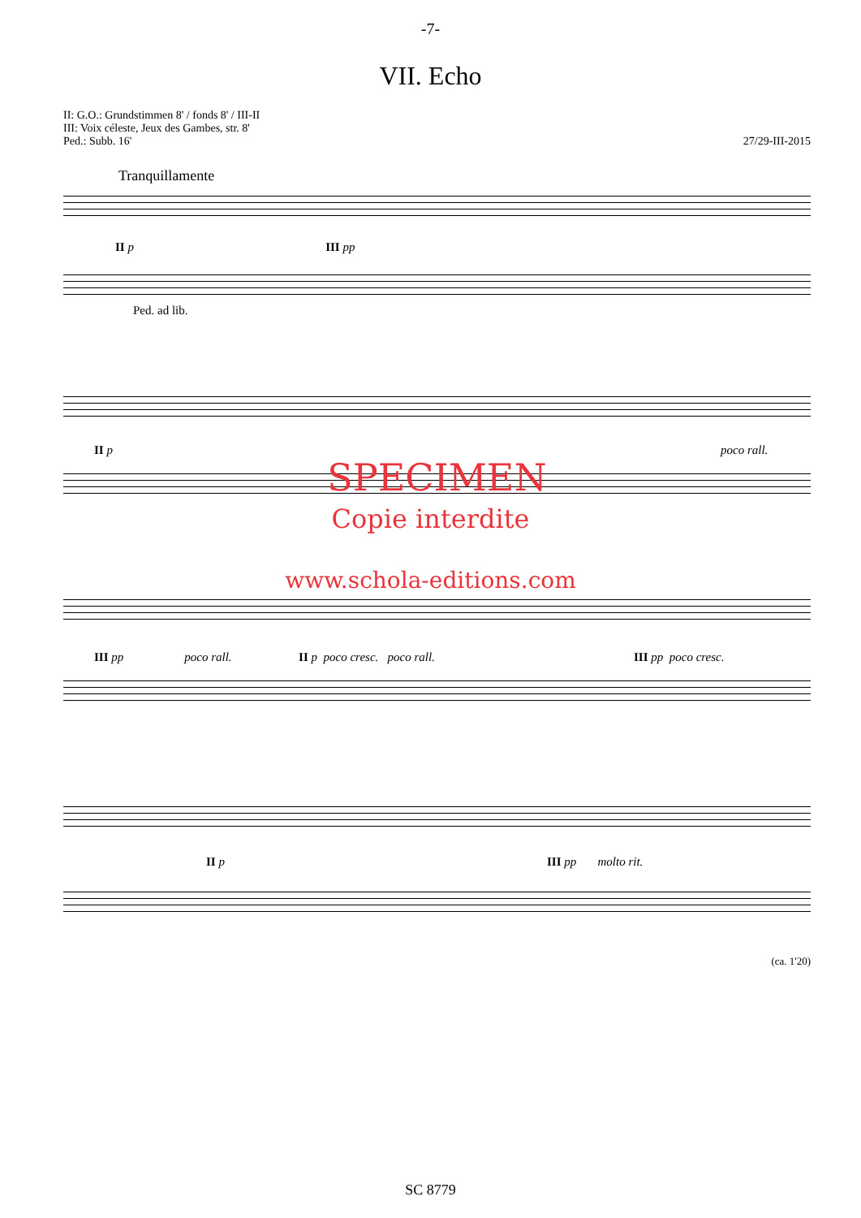-7-
VII. Echo
II: G.O.: Grundstimmen 8' / fonds 8' / III-II
III: Voix céleste, Jeux des Gambes, str. 8'
Ped.: Subb. 16'
27/29-III-2015
Tranquillamente
II p III pp
Ped. ad lib.
II p poco rall.
SPECIMEN
Copie interdite
www.schola-editions.com
III pp poco rall. II p poco cresc. poco rall.
III pp poco cresc.
II p III pp molto rit.
(ca. 1'20)
SC 8779